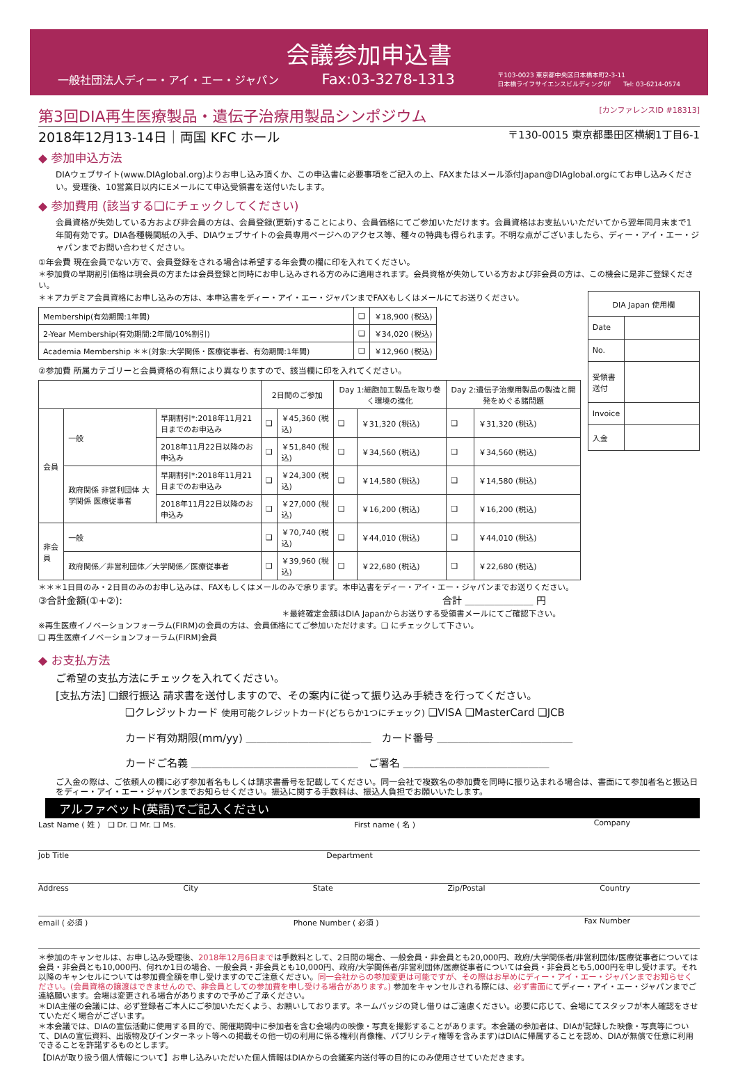会議参加申込書
一般社団法人ディー・アイ・エー・ジャパン Fax:03-3278-1313 〒103-0023 東京都中央区日本橋本町2-3-11
日本橋ライフサイエンスビルディング6F　　Tel: 03-6214-0574
第3回DIA再生医療製品・遺伝子治療用製品シンポジウム [カンファレンスID #18313]
2018年12月13-14日｜両国 KFC ホール 〒130-0015 東京都墨田区横網1丁目6-1
◆ 参加申込方法
DIAウェブサイト(www.DIAglobal.org)よりお申し込み頂くか、この申込書に必要事項をご記入の上、FAXまたはメール添付Japan@DIAglobal.orgにてお申し込みください。受理後、10営業日以内にEメールにて申込受領書を送付いたします。
◆ 参加費用 (該当する❑にチェックしてください)
会員資格が失効している方および非会員の方は、会員登録(更新)することにより、会員価格にてご参加いただけます。会員資格はお支払いいただいてから翌年同月末まで1年間有効です。DIA各種機関紙の入手、DIAウェブサイトの会員専用ページへのアクセス等、種々の特典も得られます。不明な点がございましたら、ディー・アイ・エー・ジャパンまでお問い合わせください。
①年会費 現在会員でない方で、会員登録をされる場合は希望する年会費の欄に印を入れてください。
＊参加費の早期割引価格は現会員の方または会員登録と同時にお申し込みされる方のみに適用されます。会員資格が失効している方および非会員の方は、この機会に是非ご登録ください。
＊＊アカデミア会員資格にお申し込みの方は、本申込書をディー・アイ・エー・ジャパンまでFAXもしくはメールにてお送りください。
| Membership(有効期間:1年間) | ❑ | ￥18,900 (税込) |
| 2-Year Membership(有効期間:2年間/10%割引) | ❑ | ￥34,020 (税込) |
| Academia Membership ＊＊(対象:大学関係・医療従事者、有効期間:1年間) | ❑ | ￥12,960 (税込) |
②参加費 所属カテゴリーと会員資格の有無により異なりますので、該当欄に印を入れてください。
| | | | 2日間のご参加 | | Day 1:細胞加工製品を取り巻く環境の進化 | | Day 2:遺伝子治療用製品の製造と開発をめぐる諸問題 | |
| --- | --- | --- | --- | --- | --- | --- | --- | --- |
| 会員 | 一般 | 早期割引*:2018年11月21日までのお申込み | ❑ | ￥45,360 (税込) | ❑ | ￥31,320 (税込) | ❑ | ￥31,320 (税込) |
| | | 2018年11月22日以降のお申込み | ❑ | ￥51,840 (税込) | ❑ | ￥34,560 (税込) | ❑ | ￥34,560 (税込) |
| | 政府関係 非営利団体 大学関係 医療従事者 | 早期割引*:2018年11月21日までのお申込み | ❑ | ￥24,300 (税込) | ❑ | ￥14,580 (税込) | ❑ | ￥14,580 (税込) |
| | | 2018年11月22日以降のお申込み | ❑ | ￥27,000 (税込) | ❑ | ￥16,200 (税込) | ❑ | ￥16,200 (税込) |
| 非会員 | 一般 | | ❑ | ￥70,740 (税込) | ❑ | ￥44,010 (税込) | ❑ | ￥44,010 (税込) |
| | 政府関係／非営利団体／大学関係／医療従事者 | | ❑ | ￥39,960 (税込) | ❑ | ￥22,680 (税込) | ❑ | ￥22,680 (税込) |
| DIA Japan 使用欄 | |
| --- | --- |
| Date | |
| No. | |
| 受領書送付 | |
| Invoice | |
| 入金 | |
＊＊＊1日目のみ・2日目のみのお申し込みは、FAXもしくはメールのみで承ります。本申込書をディー・アイ・エー・ジャパンまでお送りください。
③合計金額(①+②): 合計 ＿＿＿＿＿＿＿ 円
＊最終確定金額はDIA Japanからお送りする受領書メールにてご確認下さい。
※再生医療イノベーションフォーラム(FIRM)の会員の方は、会員価格にてご参加いただけます。❑ にチェックして下さい。
❑ 再生医療イノベーションフォーラム(FIRM)会員
◆ お支払方法
ご希望の支払方法にチェックを入れてください。
[支払方法] ❑銀行振込 請求書を送付しますので、その案内に従って振り込み手続きを行ってください。
❑クレジットカード 使用可能クレジットカード(どちらか1つにチェック) ❑VISA ❑MasterCard ❑JCB
カード有効期限(mm/yy) ＿＿＿＿＿＿＿＿＿＿＿＿　カード番号 ＿＿＿＿＿＿＿＿＿＿＿＿＿
カードご名義 ＿＿＿＿＿＿＿＿＿＿＿＿＿＿＿＿　ご署名 ＿＿＿＿＿＿＿＿＿＿＿＿＿＿
ご入金の際は、ご依頼人の欄に必ず参加者名もしくは請求書番号を記載してください。同一会社で複数名の参加費を同時に振り込まれる場合は、書面にて参加者名と振込日をディー・アイ・エー・ジャパンまでお知らせください。振込に関する手数料は、振込人負担でお願いいたします。
アルファベット(英語)でご記入ください
Last Name ( 姓 )　❑ Dr. ❑ Mr. ❑ Ms. First name ( 名 ) Company
Job Title Department
Address City State Zip/Postal Country
email ( 必須 ) Phone Number ( 必須 ) Fax Number
＊参加のキャンセルは、お申し込み受理後、2018年12月6日までは手数料として、2日間の場合、一般会員・非会員とも20,000円、政府/大学関係者/非営利団体/医療従事者については会員・非会員とも10,000円、何れか1日の場合、一般会員・非会員とも10,000円、政府/大学関係者/非営利団体/医療従事者については会員・非会員とも5,000円を申し受けます。それ以降のキャンセルについては参加費全額を申し受けますのでご注意ください。同一会社からの参加変更は可能ですが、その際はお早めにディー・アイ・エー・ジャパンまでお知らせください。(会員資格の譲渡はできませんので、非会員としての参加費を申し受ける場合があります。) 参加をキャンセルされる際には、必ず書面にてディー・アイ・エー・ジャパンまでご連絡願います。会場は変更される場合がありますので予めご了承ください。
＊DIA主催の会議には、必ず登録者ご本人にご参加いただくよう、お願いしております。ネームバッジの貸し借りはご遠慮ください。必要に応じて、会場にてスタッフが本人確認をさせていただく場合がございます。
＊本会議では、DIAの宣伝活動に使用する目的で、開催期間中に参加者を含む会場内の映像・写真を撮影することがあります。本会議の参加者は、DIAが記録した映像・写真等について、DIAの宣伝資料、出版物及びインターネット等への掲載その他一切の利用に係る権利(肖像権、パブリシティ権等を含みます)はDIAに帰属することを認め、DIAが無償で任意に利用できることを許諾するものとします。
【DIAが取り扱う個人情報について】お申し込みいただいた個人情報はDIAからの会議案内送付等の目的にのみ使用させていただきます。